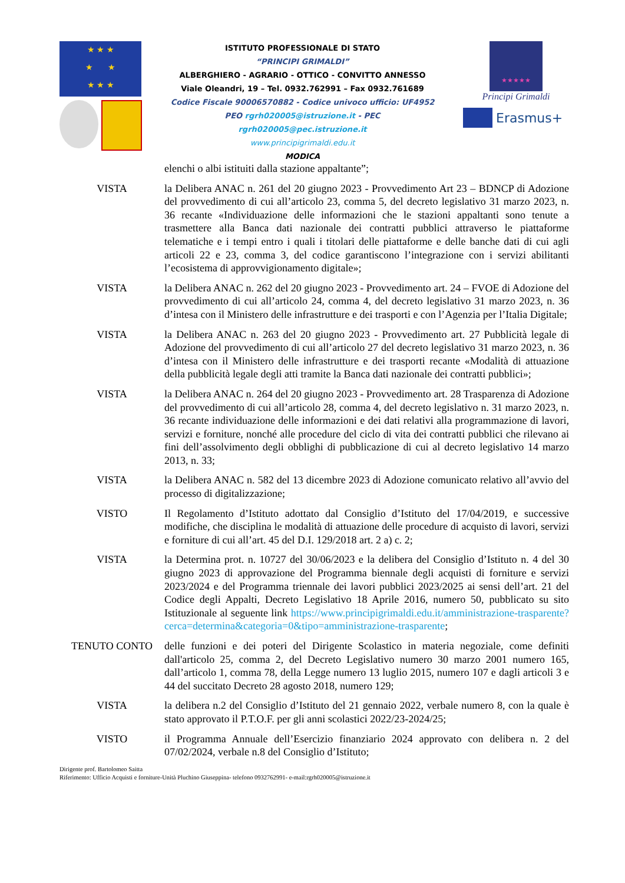★ ★ ★
★ ★
★ ★ ★
ISTITUTO PROFESSIONALE DI STATO
“PRINCIPI GRIMALDI”
ALBERGHIERO - AGRARIO - OTTICO - CONVITTO ANNESSO
Viale Oleandri, 19 – Tel. 0932.762991 – Fax 0932.761689
Codice Fiscale 90006570882 - Codice univoco ufficio: UF4952
PEO rgrh020005@istruzione.it - PEC
rgrh020005@pec.istruzione.it
www.principigrimaldi.edu.it
MODICA
★★★★★
Principi Grimaldi
Erasmus+
elenchi o albi istituiti dalla stazione appaltante”;
VISTA la Delibera ANAC n. 261 del 20 giugno 2023 - Provvedimento Art 23 – BDNCP di Adozione del provvedimento di cui all’articolo 23, comma 5, del decreto legislativo 31 marzo 2023, n. 36 recante «Individuazione delle informazioni che le stazioni appaltanti sono tenute a trasmettere alla Banca dati nazionale dei contratti pubblici attraverso le piattaforme telematiche e i tempi entro i quali i titolari delle piattaforme e delle banche dati di cui agli articoli 22 e 23, comma 3, del codice garantiscono l’integrazione con i servizi abilitanti l’ecosistema di approvvigionamento digitale»;
VISTA la Delibera ANAC n. 262 del 20 giugno 2023 - Provvedimento art. 24 – FVOE di Adozione del provvedimento di cui all’articolo 24, comma 4, del decreto legislativo 31 marzo 2023, n. 36 d’intesa con il Ministero delle infrastrutture e dei trasporti e con l’Agenzia per l’Italia Digitale;
VISTA la Delibera ANAC n. 263 del 20 giugno 2023 - Provvedimento art. 27 Pubblicità legale di Adozione del provvedimento di cui all’articolo 27 del decreto legislativo 31 marzo 2023, n. 36 d’intesa con il Ministero delle infrastrutture e dei trasporti recante «Modalità di attuazione della pubblicità legale degli atti tramite la Banca dati nazionale dei contratti pubblici»;
VISTA la Delibera ANAC n. 264 del 20 giugno 2023 - Provvedimento art. 28 Trasparenza di Adozione del provvedimento di cui all’articolo 28, comma 4, del decreto legislativo n. 31 marzo 2023, n. 36 recante individuazione delle informazioni e dei dati relativi alla programmazione di lavori, servizi e forniture, nonché alle procedure del ciclo di vita dei contratti pubblici che rilevano ai fini dell’assolvimento degli obblighi di pubblicazione di cui al decreto legislativo 14 marzo 2013, n. 33;
VISTA la Delibera ANAC n. 582 del 13 dicembre 2023 di Adozione comunicato relativo all’avvio del processo di digitalizzazione;
VISTO Il Regolamento d’Istituto adottato dal Consiglio d’Istituto del 17/04/2019, e successive modifiche, che disciplina le modalità di attuazione delle procedure di acquisto di lavori, servizi e forniture di cui all’art. 45 del D.I. 129/2018 art. 2 a) c. 2;
VISTA la Determina prot. n. 10727 del 30/06/2023 e la delibera del Consiglio d’Istituto n. 4 del 30 giugno 2023 di approvazione del Programma biennale degli acquisti di forniture e servizi 2023/2024 e del Programma triennale dei lavori pubblici 2023/2025 ai sensi dell’art. 21 del Codice degli Appalti, Decreto Legislativo 18 Aprile 2016, numero 50, pubblicato su sito Istituzionale al seguente link https://www.principigrimaldi.edu.it/amministrazione-trasparente?cerca=determina&categoria=0&tipo=amministrazione-trasparente;
TENUTO CONTO delle funzioni e dei poteri del Dirigente Scolastico in materia negoziale, come definiti dall'articolo 25, comma 2, del Decreto Legislativo numero 30 marzo 2001 numero 165, dall’articolo 1, comma 78, della Legge numero 13 luglio 2015, numero 107 e dagli articoli 3 e 44 del succitato Decreto 28 agosto 2018, numero 129;
VISTA la delibera n.2 del Consiglio d’Istituto del 21 gennaio 2022, verbale numero 8, con la quale è stato approvato il P.T.O.F. per gli anni scolastici 2022/23-2024/25;
VISTO il Programma Annuale dell’Esercizio finanziario 2024 approvato con delibera n. 2 del 07/02/2024, verbale n.8 del Consiglio d’Istituto;
Dirigente prof. Bartolomeo Saitta
Riferimento: Ufficio Acquisti e forniture-Unità Pluchino Giuseppina- telefono 0932762991- e-mail:rgrh020005@istruzione.it